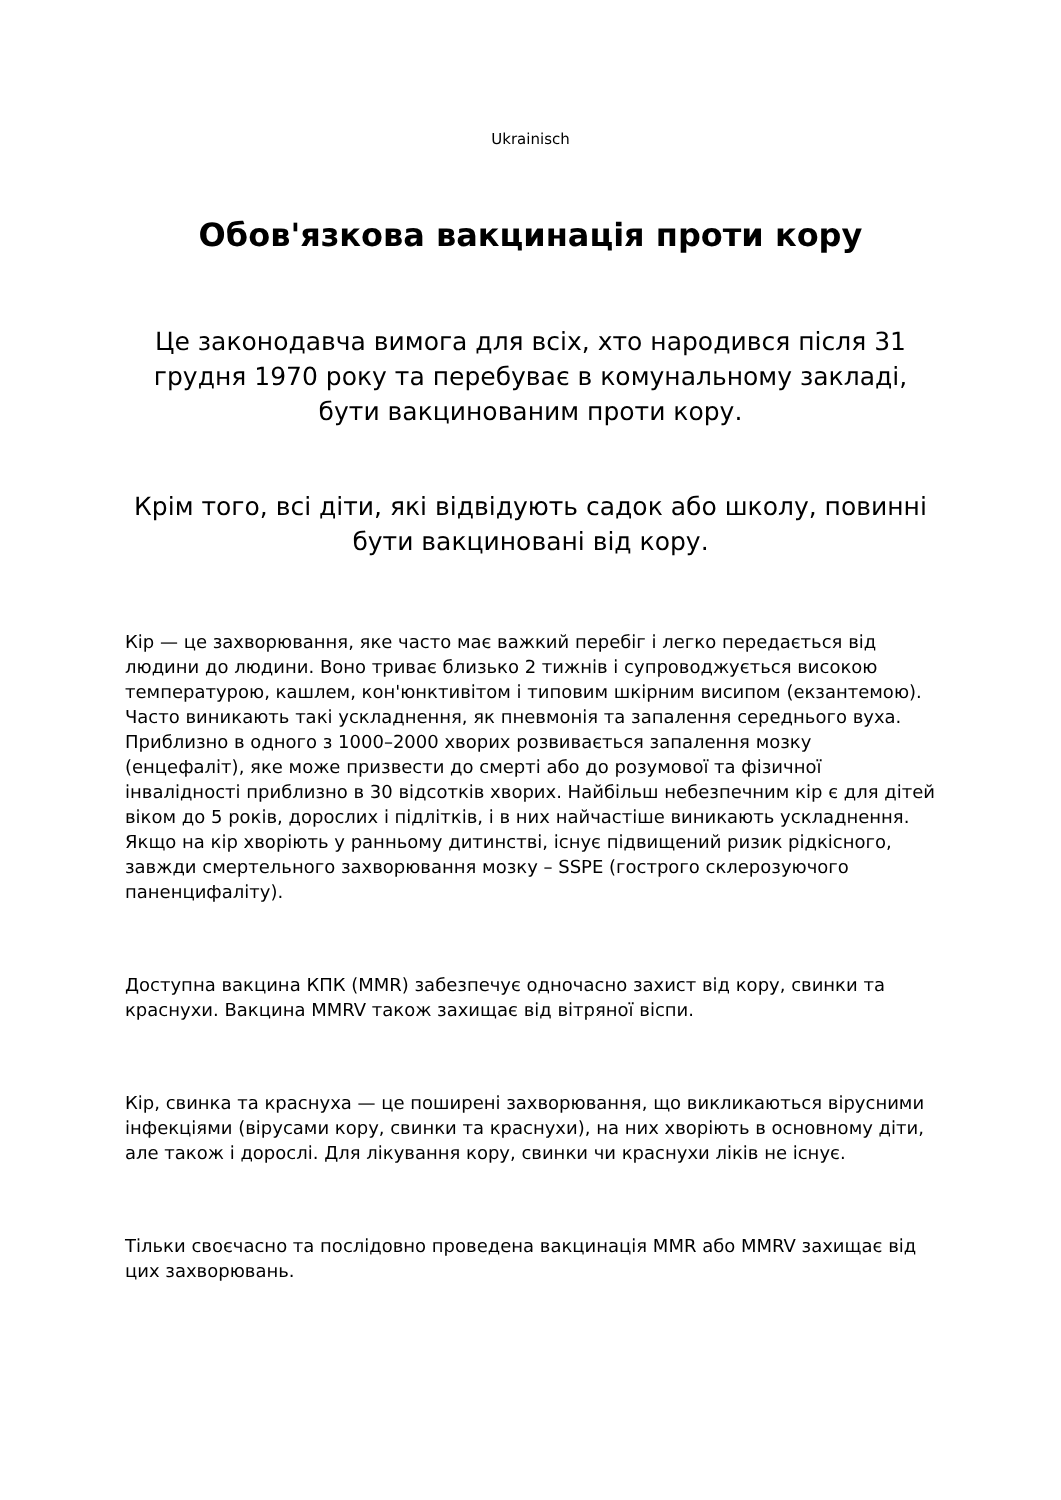Ukrainisch
Обов'язкова вакцинація проти кору
Це законодавча вимога для всіх, хто народився після 31 грудня 1970 року та перебуває в комунальному закладі, бути вакцинованим проти кору.
Крім того, всі діти, які відвідують садок або школу, повинні бути вакциновані від кору.
Кір — це захворювання, яке часто має важкий перебіг і легко передається від людини до людини. Воно триває близько 2 тижнів і супроводжується високою температурою, кашлем, кон'юнктивітом і типовим шкірним висипом (екзантемою). Часто виникають такі ускладнення, як пневмонія та запалення середнього вуха. Приблизно в одного з 1000–2000 хворих розвивається запалення мозку (енцефаліт), яке може призвести до смерті або до розумової та фізичної інвалідності приблизно в 30 відсотків хворих. Найбільш небезпечним кір є для дітей віком до 5 років, дорослих і підлітків, і в них найчастіше виникають ускладнення. Якщо на кір хворіють у ранньому дитинстві, існує підвищений ризик рідкісного, завжди смертельного захворювання мозку – SSPE (гострого склерозуючого паненцифаліту).
Доступна вакцина КПК (MMR) забезпечує одночасно захист від кору, свинки та краснухи. Вакцина MMRV також захищає від вітряної віспи.
Кір, свинка та краснуха — це поширені захворювання, що викликаються вірусними інфекціями (вірусами кору, свинки та краснухи), на них хворіють в основному діти, але також і дорослі. Для лікування кору, свинки чи краснухи ліків не існує.
Тільки своєчасно та послідовно проведена вакцинація MMR або MMRV захищає від цих захворювань.